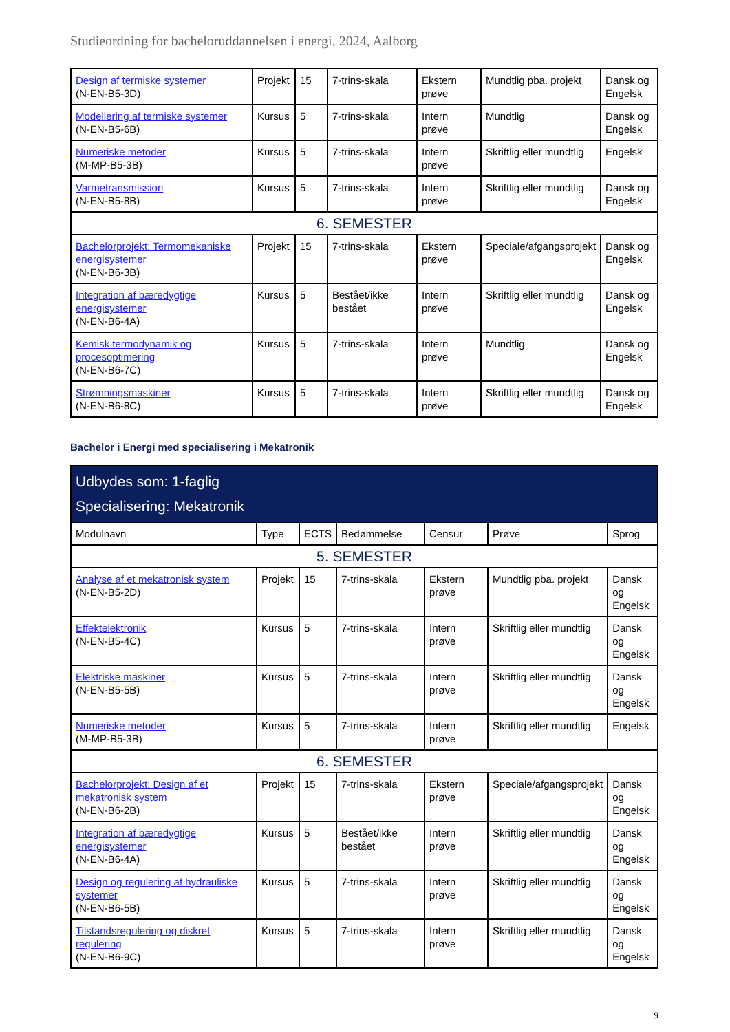Studieordning for bacheloruddannelsen i energi, 2024, Aalborg
| Design af termiske systemer (N-EN-B5-3D) | Projekt | 15 | 7-trins-skala | Ekstern prøve | Mundtlig pba. projekt | Dansk og Engelsk |
| Modellering af termiske systemer (N-EN-B5-6B) | Kursus | 5 | 7-trins-skala | Intern prøve | Mundtlig | Dansk og Engelsk |
| Numeriske metoder (M-MP-B5-3B) | Kursus | 5 | 7-trins-skala | Intern prøve | Skriftlig eller mundtlig | Engelsk |
| Varmetransmission (N-EN-B5-8B) | Kursus | 5 | 7-trins-skala | Intern prøve | Skriftlig eller mundtlig | Dansk og Engelsk |
| 6. SEMESTER | | | | | | |
| Bachelorprojekt: Termomekaniske energisystemer (N-EN-B6-3B) | Projekt | 15 | 7-trins-skala | Ekstern prøve | Speciale/afgangsprojekt | Dansk og Engelsk |
| Integration af bæredygtige energisystemer (N-EN-B6-4A) | Kursus | 5 | Bestået/ikke bestået | Intern prøve | Skriftlig eller mundtlig | Dansk og Engelsk |
| Kemisk termodynamik og procesoptimering (N-EN-B6-7C) | Kursus | 5 | 7-trins-skala | Intern prøve | Mundtlig | Dansk og Engelsk |
| Strømningsmaskiner (N-EN-B6-8C) | Kursus | 5 | 7-trins-skala | Intern prøve | Skriftlig eller mundtlig | Dansk og Engelsk |
Bachelor i Energi med specialisering i Mekatronik
| Udbydes som: 1-faglig Specialisering: Mekatronik | | | | | | |
| Modulnavn | Type | ECTS | Bedømmelse | Censur | Prøve | Sprog |
| 5. SEMESTER | | | | | | |
| Analyse af et mekatronisk system (N-EN-B5-2D) | Projekt | 15 | 7-trins-skala | Ekstern prøve | Mundtlig pba. projekt | Dansk og Engelsk |
| Effektelektronik (N-EN-B5-4C) | Kursus | 5 | 7-trins-skala | Intern prøve | Skriftlig eller mundtlig | Dansk og Engelsk |
| Elektriske maskiner (N-EN-B5-5B) | Kursus | 5 | 7-trins-skala | Intern prøve | Skriftlig eller mundtlig | Dansk og Engelsk |
| Numeriske metoder (M-MP-B5-3B) | Kursus | 5 | 7-trins-skala | Intern prøve | Skriftlig eller mundtlig | Engelsk |
| 6. SEMESTER | | | | | | |
| Bachelorprojekt: Design af et mekatronisk system (N-EN-B6-2B) | Projekt | 15 | 7-trins-skala | Ekstern prøve | Speciale/afgangsprojekt | Dansk og Engelsk |
| Integration af bæredygtige energisystemer (N-EN-B6-4A) | Kursus | 5 | Bestået/ikke bestået | Intern prøve | Skriftlig eller mundtlig | Dansk og Engelsk |
| Design og regulering af hydrauliske systemer (N-EN-B6-5B) | Kursus | 5 | 7-trins-skala | Intern prøve | Skriftlig eller mundtlig | Dansk og Engelsk |
| Tilstandsregulering og diskret regulering (N-EN-B6-9C) | Kursus | 5 | 7-trins-skala | Intern prøve | Skriftlig eller mundtlig | Dansk og Engelsk |
9